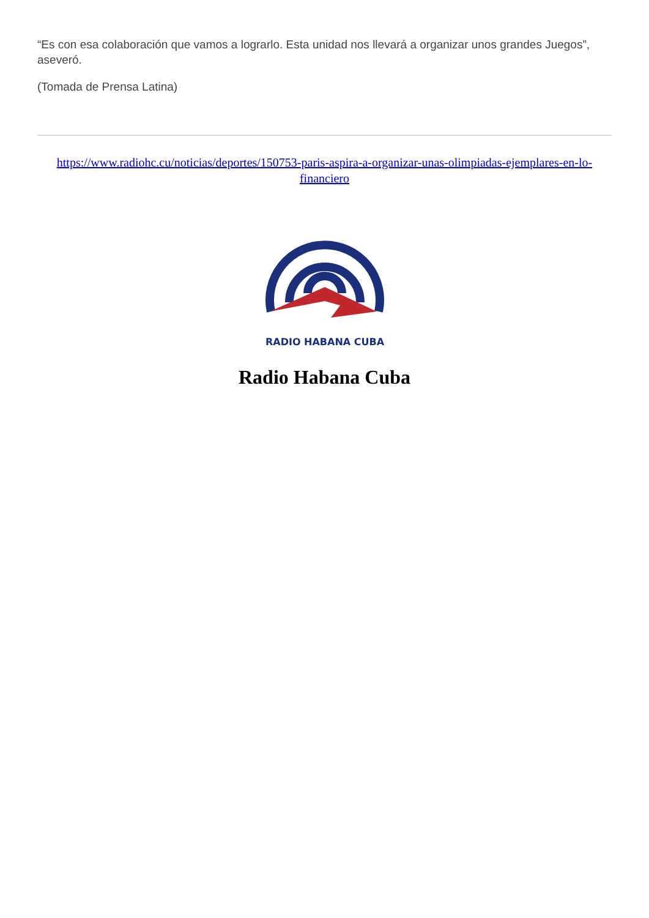“Es con esa colaboración que vamos a lograrlo. Esta unidad nos llevará a organizar unos grandes Juegos”, aseveró.
(Tomada de Prensa Latina)
https://www.radiohc.cu/noticias/deportes/150753-paris-aspira-a-organizar-unas-olimpiadas-ejemplares-en-lo-financiero
RADIO HABANA CUBA
Radio Habana Cuba